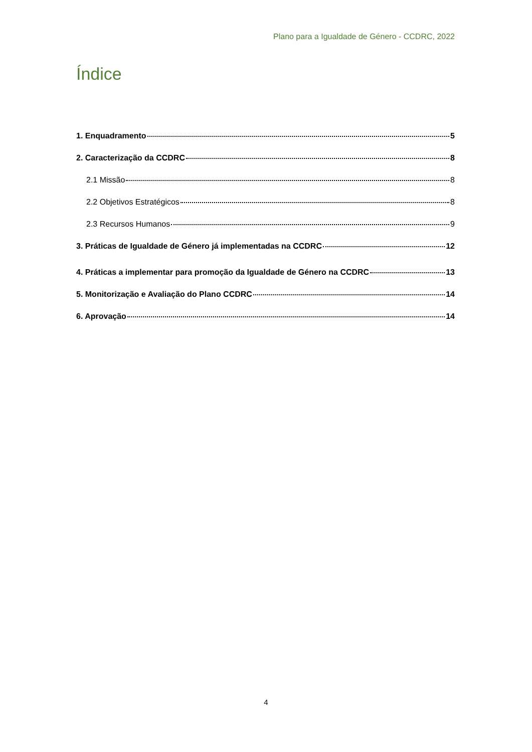Plano para a Igualdade de Género - CCDRC, 2022
Índice
1. Enquadramento 5
2. Caracterização da CCDRC 8
2.1 Missão 8
2.2 Objetivos Estratégicos 8
2.3 Recursos Humanos 9
3. Práticas de Igualdade de Género já implementadas na CCDRC 12
4. Práticas a implementar para promoção da Igualdade de Género na CCDRC 13
5. Monitorização e Avaliação do Plano CCDRC 14
6. Aprovação 14
4